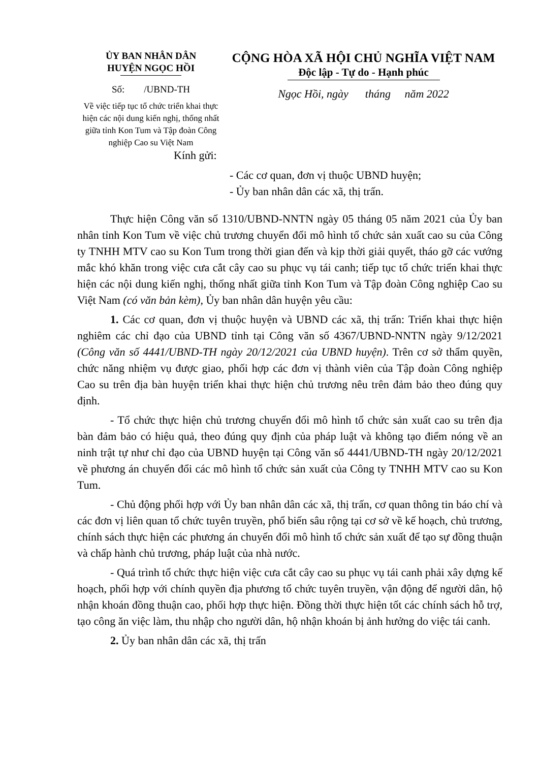ỦY BAN NHÂN DÂN
HUYỆN NGỌC HỒI
Số: /UBND-TH
Về việc tiếp tục tổ chức triển khai thực hiện các nội dung kiến nghị, thống nhất giữa tỉnh Kon Tum và Tập đoàn Công nghiệp Cao su Việt Nam
CỘNG HÒA XÃ HỘI CHỦ NGHĨA VIỆT NAM
Độc lập - Tự do - Hạnh phúc
Ngọc Hồi, ngày tháng năm 2022
Kính gửi:
- Các cơ quan, đơn vị thuộc UBND huyện;
- Ủy ban nhân dân các xã, thị trấn.
Thực hiện Công văn số 1310/UBND-NNTN ngày 05 tháng 05 năm 2021 của Ủy ban nhân tỉnh Kon Tum về việc chủ trương chuyển đổi mô hình tổ chức sản xuất cao su của Công ty TNHH MTV cao su Kon Tum trong thời gian đến và kịp thời giải quyết, tháo gỡ các vướng mắc khó khăn trong việc cưa cắt cây cao su phục vụ tái canh; tiếp tục tổ chức triển khai thực hiện các nội dung kiến nghị, thống nhất giữa tỉnh Kon Tum và Tập đoàn Công nghiệp Cao su Việt Nam (có văn bản kèm), Ủy ban nhân dân huyện yêu cầu:
1. Các cơ quan, đơn vị thuộc huyện và UBND các xã, thị trấn: Triển khai thực hiện nghiêm các chỉ đạo của UBND tỉnh tại Công văn số 4367/UBND-NNTN ngày 9/12/2021 (Công văn số 4441/UBND-TH ngày 20/12/2021 của UBND huyện). Trên cơ sở thẩm quyền, chức năng nhiệm vụ được giao, phối hợp các đơn vị thành viên của Tập đoàn Công nghiệp Cao su trên địa bàn huyện triển khai thực hiện chủ trương nêu trên đảm bảo theo đúng quy định.
- Tổ chức thực hiện chủ trương chuyển đổi mô hình tổ chức sản xuất cao su trên địa bàn đảm bảo có hiệu quả, theo đúng quy định của pháp luật và không tạo điểm nóng về an ninh trật tự như chỉ đạo của UBND huyện tại Công văn số 4441/UBND-TH ngày 20/12/2021 về phương án chuyển đổi các mô hình tổ chức sản xuất của Công ty TNHH MTV cao su Kon Tum.
- Chủ động phối hợp với Ủy ban nhân dân các xã, thị trấn, cơ quan thông tin báo chí và các đơn vị liên quan tổ chức tuyên truyền, phổ biến sâu rộng tại cơ sở về kế hoạch, chủ trương, chính sách thực hiện các phương án chuyển đổi mô hình tổ chức sản xuất để tạo sự đồng thuận và chấp hành chủ trương, pháp luật của nhà nước.
- Quá trình tổ chức thực hiện việc cưa cắt cây cao su phục vụ tái canh phải xây dựng kế hoạch, phối hợp với chính quyền địa phương tổ chức tuyên truyền, vận động để người dân, hộ nhận khoán đồng thuận cao, phối hợp thực hiện. Đồng thời thực hiện tốt các chính sách hỗ trợ, tạo công ăn việc làm, thu nhập cho người dân, hộ nhận khoán bị ảnh hưởng do việc tái canh.
2. Ủy ban nhân dân các xã, thị trấn